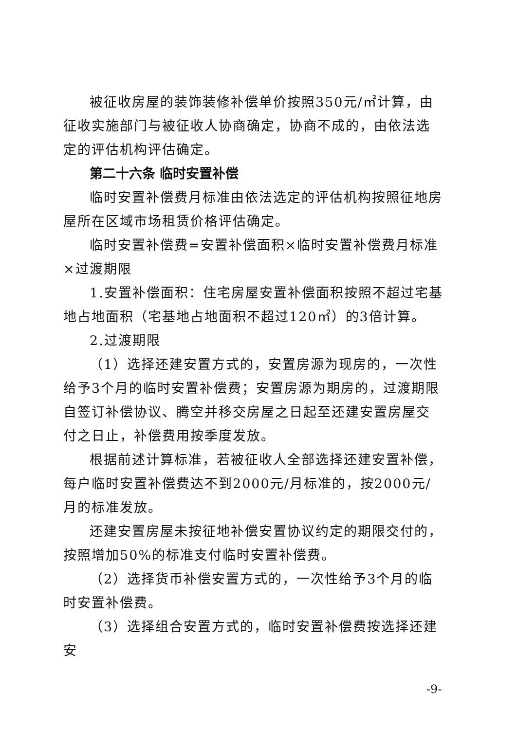被征收房屋的装饰装修补偿单价按照350元/㎡计算，由征收实施部门与被征收人协商确定，协商不成的，由依法选定的评估机构评估确定。
第二十六条 临时安置补偿
临时安置补偿费月标准由依法选定的评估机构按照征地房屋所在区域市场租赁价格评估确定。
临时安置补偿费=安置补偿面积×临时安置补偿费月标准×过渡期限
1.安置补偿面积：住宅房屋安置补偿面积按照不超过宅基地占地面积（宅基地占地面积不超过120㎡）的3倍计算。
2.过渡期限
（1）选择还建安置方式的，安置房源为现房的，一次性给予3个月的临时安置补偿费；安置房源为期房的，过渡期限自签订补偿协议、腾空并移交房屋之日起至还建安置房屋交付之日止，补偿费用按季度发放。
根据前述计算标准，若被征收人全部选择还建安置补偿，每户临时安置补偿费达不到2000元/月标准的，按2000元/月的标准发放。
还建安置房屋未按征地补偿安置协议约定的期限交付的，按照增加50%的标准支付临时安置补偿费。
（2）选择货币补偿安置方式的，一次性给予3个月的临时安置补偿费。
（3）选择组合安置方式的，临时安置补偿费按选择还建安
-9-